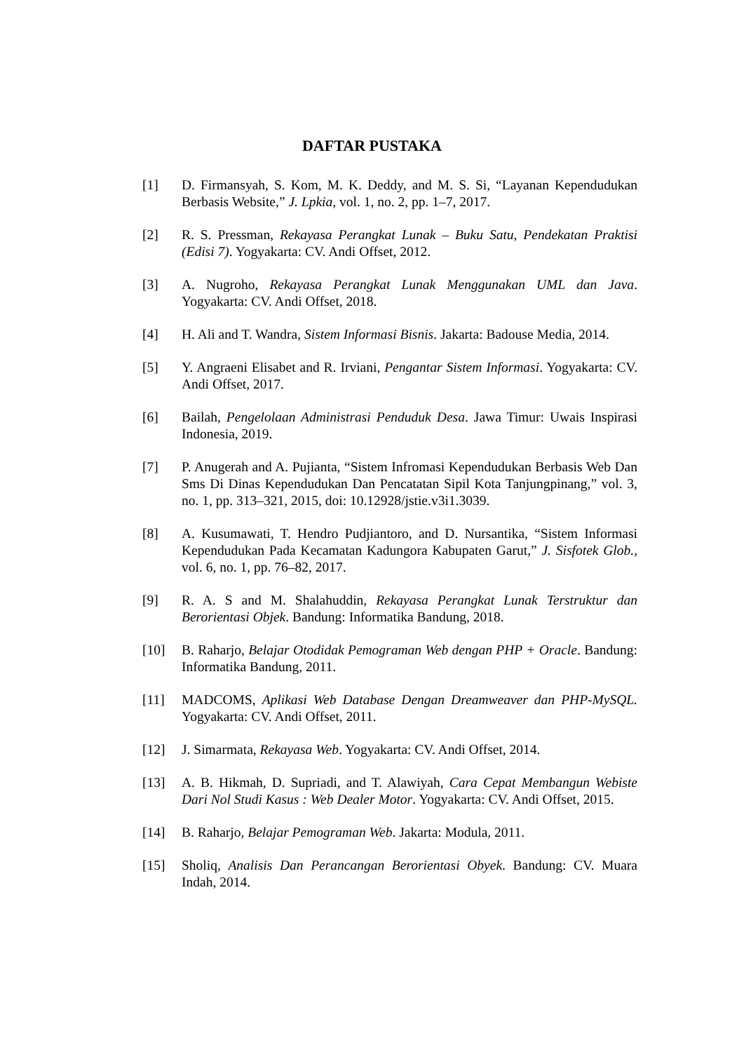DAFTAR PUSTAKA
[1] D. Firmansyah, S. Kom, M. K. Deddy, and M. S. Si, “Layanan Kependudukan Berbasis Website,” J. Lpkia, vol. 1, no. 2, pp. 1–7, 2017.
[2] R. S. Pressman, Rekayasa Perangkat Lunak – Buku Satu, Pendekatan Praktisi (Edisi 7). Yogyakarta: CV. Andi Offset, 2012.
[3] A. Nugroho, Rekayasa Perangkat Lunak Menggunakan UML dan Java. Yogyakarta: CV. Andi Offset, 2018.
[4] H. Ali and T. Wandra, Sistem Informasi Bisnis. Jakarta: Badouse Media, 2014.
[5] Y. Angraeni Elisabet and R. Irviani, Pengantar Sistem Informasi. Yogyakarta: CV. Andi Offset, 2017.
[6] Bailah, Pengelolaan Administrasi Penduduk Desa. Jawa Timur: Uwais Inspirasi Indonesia, 2019.
[7] P. Anugerah and A. Pujianta, “Sistem Infromasi Kependudukan Berbasis Web Dan Sms Di Dinas Kependudukan Dan Pencatatan Sipil Kota Tanjungpinang,” vol. 3, no. 1, pp. 313–321, 2015, doi: 10.12928/jstie.v3i1.3039.
[8] A. Kusumawati, T. Hendro Pudjiantoro, and D. Nursantika, “Sistem Informasi Kependudukan Pada Kecamatan Kadungora Kabupaten Garut,” J. Sisfotek Glob., vol. 6, no. 1, pp. 76–82, 2017.
[9] R. A. S and M. Shalahuddin, Rekayasa Perangkat Lunak Terstruktur dan Berorientasi Objek. Bandung: Informatika Bandung, 2018.
[10] B. Raharjo, Belajar Otodidak Pemograman Web dengan PHP + Oracle. Bandung: Informatika Bandung, 2011.
[11] MADCOMS, Aplikasi Web Database Dengan Dreamweaver dan PHP-MySQL. Yogyakarta: CV. Andi Offset, 2011.
[12] J. Simarmata, Rekayasa Web. Yogyakarta: CV. Andi Offset, 2014.
[13] A. B. Hikmah, D. Supriadi, and T. Alawiyah, Cara Cepat Membangun Webiste Dari Nol Studi Kasus : Web Dealer Motor. Yogyakarta: CV. Andi Offset, 2015.
[14] B. Raharjo, Belajar Pemograman Web. Jakarta: Modula, 2011.
[15] Sholiq, Analisis Dan Perancangan Berorientasi Obyek. Bandung: CV. Muara Indah, 2014.